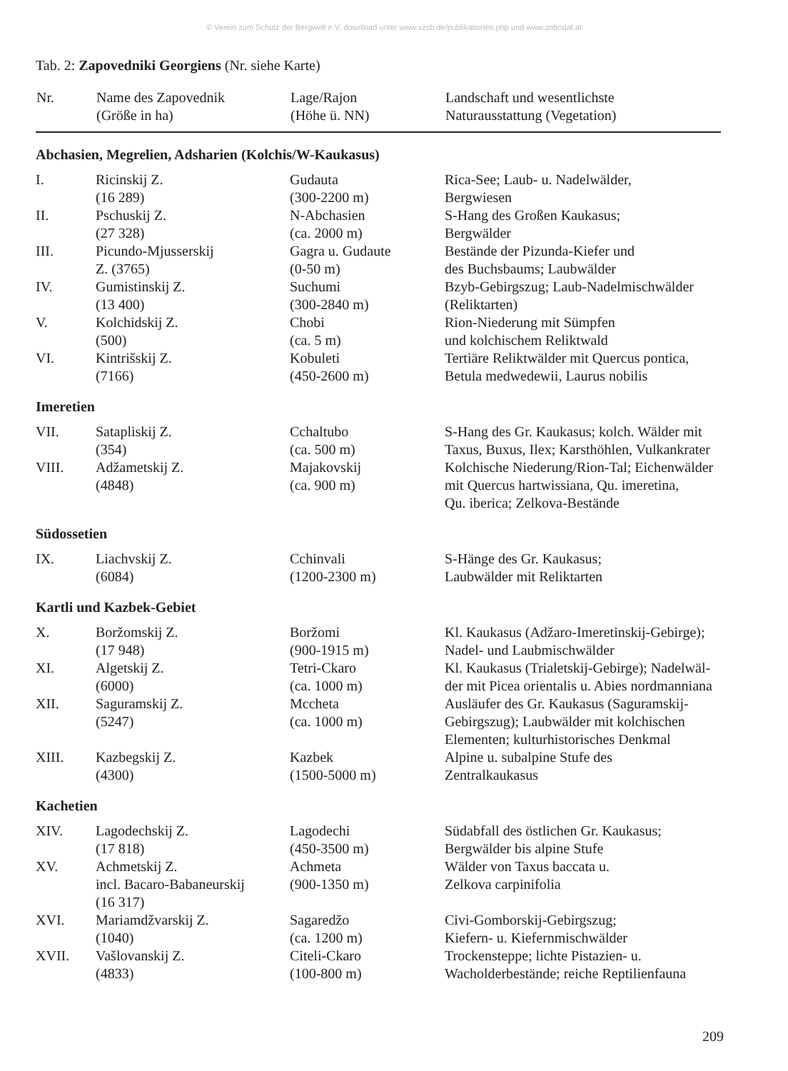© Verein zum Schutz der Bergwelt e.V. download unter www.vzsb.de/publikationen.php und www.zobodat.at
Tab. 2: Zapovedniki Georgiens (Nr. siehe Karte)
| Nr. | Name des Zapovednik (Größe in ha) | Lage/Rajon (Höhe ü. NN) | Landschaft und wesentlichste Naturausstattung (Vegetation) |
| --- | --- | --- | --- |
| Abchasien, Megrelien, Adsharien (Kolchis/W-Kaukasus) | | | |
| I. | Ricinskij Z. (16 289) | Gudauta (300-2200 m) | Rica-See; Laub- u. Nadelwälder, Bergwiesen |
| II. | Pschuskij Z. (27 328) | N-Abchasien (ca. 2000 m) | S-Hang des Großen Kaukasus; Bergwälder |
| III. | Picundo-Mjusserskij Z. (3765) | Gagra u. Gudaute (0-50 m) | Bestände der Pizunda-Kiefer und des Buchsbaums; Laubwälder |
| IV. | Gumistinskij Z. (13 400) | Suchumi (300-2840 m) | Bzyb-Gebirgszug; Laub-Nadelmischwälder (Reliktarten) |
| V. | Kolchidskij Z. (500) | Chobi (ca. 5 m) | Rion-Niederung mit Sümpfen und kolchischem Reliktwald |
| VI. | Kintrišskij Z. (7166) | Kobuleti (450-2600 m) | Tertiäre Reliktwälder mit Quercus pontica, Betula medwedewii, Laurus nobilis |
| Imeretien | | | |
| VII. | Satapliskij Z. (354) | Cchaltubo (ca. 500 m) | S-Hang des Gr. Kaukasus; kolch. Wälder mit Taxus, Buxus, Ilex; Karsthöhlen, Vulkankrater |
| VIII. | Adžametskij Z. (4848) | Majakovskij (ca. 900 m) | Kolchische Niederung/Rion-Tal; Eichenwälder mit Quercus hartwissiana, Qu. imeretina, Qu. iberica; Zelkova-Bestände |
| Südossetien | | | |
| IX. | Liachvskij Z. (6084) | Cchinvali (1200-2300 m) | S-Hänge des Gr. Kaukasus; Laubwälder mit Reliktarten |
| Kartli und Kazbek-Gebiet | | | |
| X. | Boržomskij Z. (17 948) | Boržomi (900-1915 m) | Kl. Kaukasus (Adžaro-Imeretinskij-Gebirge); Nadel- und Laubmischwälder |
| XI. | Algetskij Z. (6000) | Tetri-Ckaro (ca. 1000 m) | Kl. Kaukasus (Trialetskij-Gebirge); Nadelwäl- der mit Picea orientalis u. Abies nordmanniana |
| XII. | Saguramskij Z. (5247) | Mccheta (ca. 1000 m) | Ausläufer des Gr. Kaukasus (Saguramskij- Gebirgszug); Laubwälder mit kolchischen Elementen; kulturhistorisches Denkmal |
| XIII. | Kazbegskij Z. (4300) | Kazbek (1500-5000 m) | Alpine u. subalpine Stufe des Zentralkaukasus |
| Kachetien | | | |
| XIV. | Lagodechskij Z. (17 818) | Lagodechi (450-3500 m) | Südabfall des östlichen Gr. Kaukasus; Bergwälder bis alpine Stufe |
| XV. | Achmetskij Z. incl. Bacaro-Babaneurskij (16 317) | Achmeta (900-1350 m) | Wälder von Taxus baccata u. Zelkova carpinifolia |
| XVI. | Mariamdžvarskij Z. (1040) | Sagaredžo (ca. 1200 m) | Civi-Gomborskij-Gebirgszug; Kiefern- u. Kiefernmischwälder |
| XVII. | Vašlovanskij Z. (4833) | Citeli-Ckaro (100-800 m) | Trockensteppe; lichte Pistazien- u. Wacholderbestände; reiche Reptilienfauna |
209